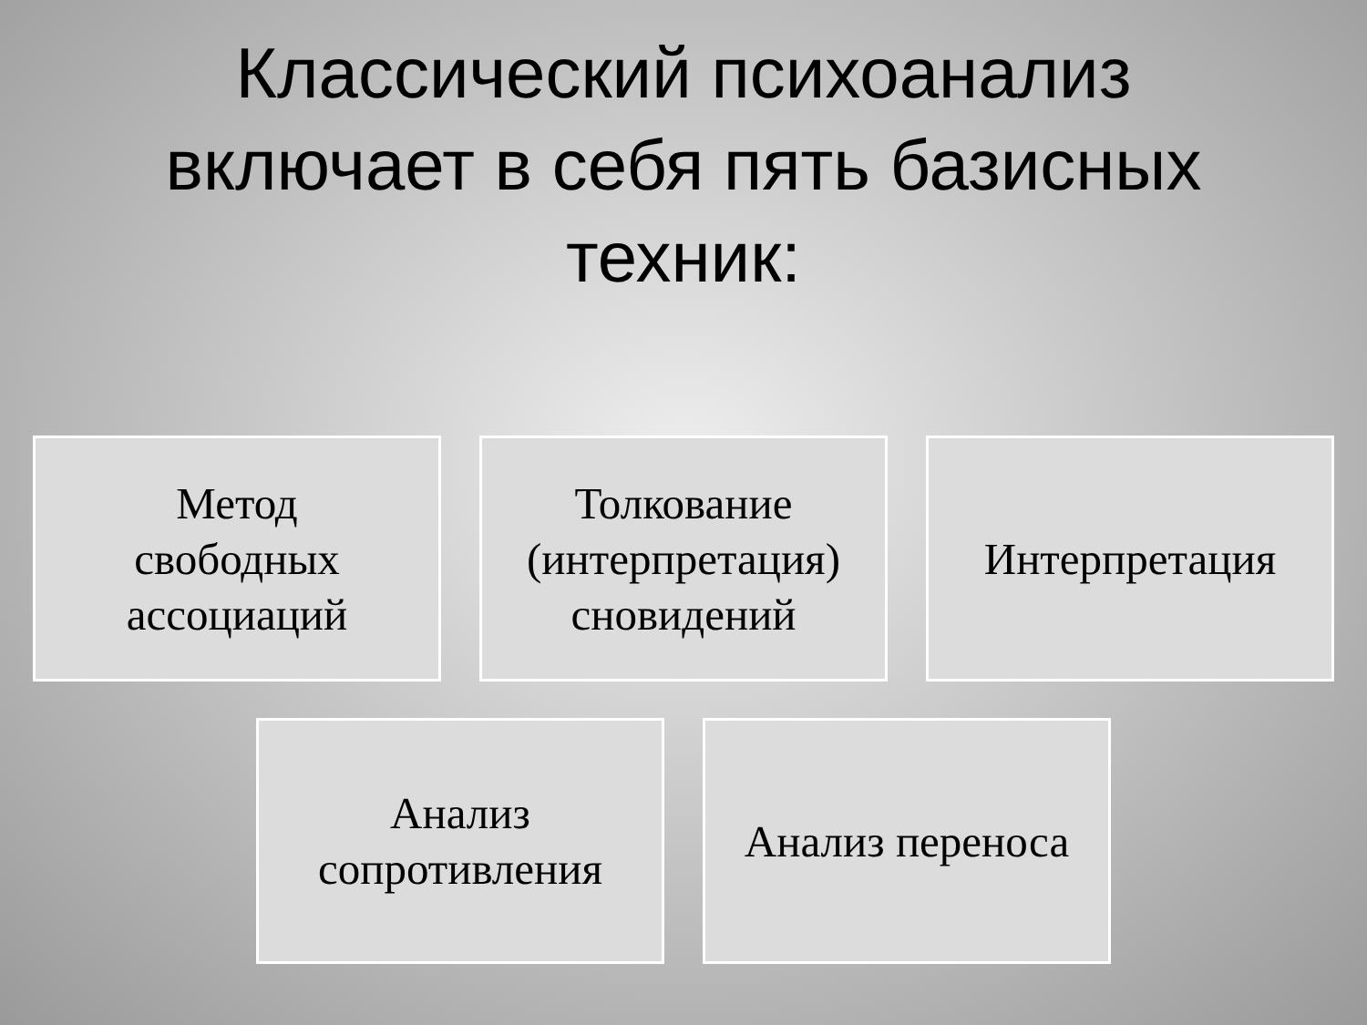Классический психоанализ
включает в себя пять базисных
техник:
Метод
свободных
ассоциаций
Толкование
(интерпретация)
сновидений
Интерпретация
Анализ
сопротивления
Анализ переноса